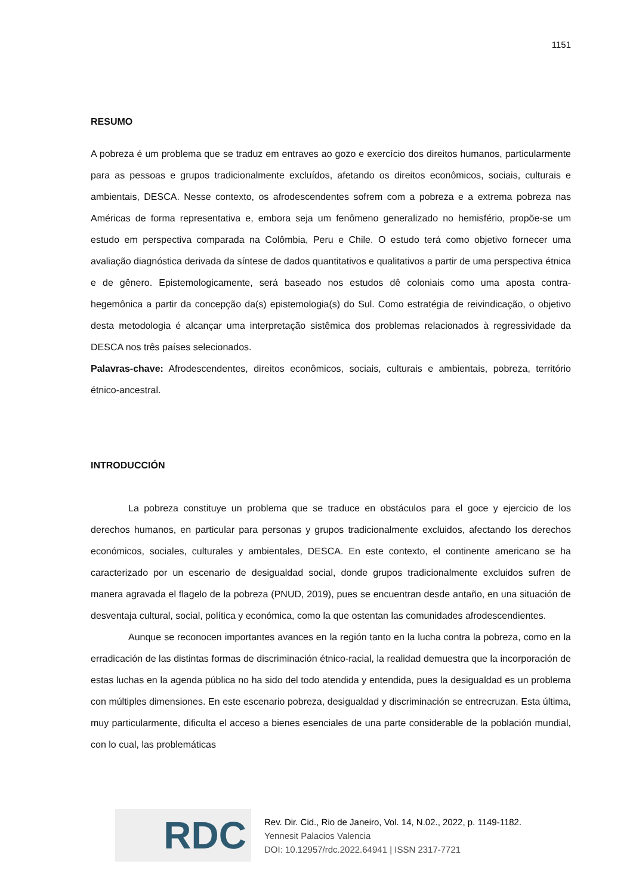1151
RESUMO
A pobreza é um problema que se traduz em entraves ao gozo e exercício dos direitos humanos, particularmente para as pessoas e grupos tradicionalmente excluídos, afetando os direitos econômicos, sociais, culturais e ambientais, DESCA. Nesse contexto, os afrodescendentes sofrem com a pobreza e a extrema pobreza nas Américas de forma representativa e, embora seja um fenômeno generalizado no hemisfério, propõe-se um estudo em perspectiva comparada na Colômbia, Peru e Chile. O estudo terá como objetivo fornecer uma avaliação diagnóstica derivada da síntese de dados quantitativos e qualitativos a partir de uma perspectiva étnica e de gênero. Epistemologicamente, será baseado nos estudos dê coloniais como uma aposta contra-hegemônica a partir da concepção da(s) epistemologia(s) do Sul. Como estratégia de reivindicação, o objetivo desta metodologia é alcançar uma interpretação sistêmica dos problemas relacionados à regressividade da DESCA nos três países selecionados.
Palavras-chave: Afrodescendentes, direitos econômicos, sociais, culturais e ambientais, pobreza, território étnico-ancestral.
INTRODUCCIÓN
La pobreza constituye un problema que se traduce en obstáculos para el goce y ejercicio de los derechos humanos, en particular para personas y grupos tradicionalmente excluidos, afectando los derechos económicos, sociales, culturales y ambientales, DESCA. En este contexto, el continente americano se ha caracterizado por un escenario de desigualdad social, donde grupos tradicionalmente excluidos sufren de manera agravada el flagelo de la pobreza (PNUD, 2019), pues se encuentran desde antaño, en una situación de desventaja cultural, social, política y económica, como la que ostentan las comunidades afrodescendientes.
Aunque se reconocen importantes avances en la región tanto en la lucha contra la pobreza, como en la erradicación de las distintas formas de discriminación étnico-racial, la realidad demuestra que la incorporación de estas luchas en la agenda pública no ha sido del todo atendida y entendida, pues la desigualdad es un problema con múltiples dimensiones. En este escenario pobreza, desigualdad y discriminación se entrecruzan. Esta última, muy particularmente, dificulta el acceso a bienes esenciales de una parte considerable de la población mundial, con lo cual, las problemáticas
RDC
Rev. Dir. Cid., Rio de Janeiro, Vol. 14, N.02., 2022, p. 1149-1182.
Yennesit Palacios Valencia
DOI: 10.12957/rdc.2022.64941 | ISSN 2317-7721